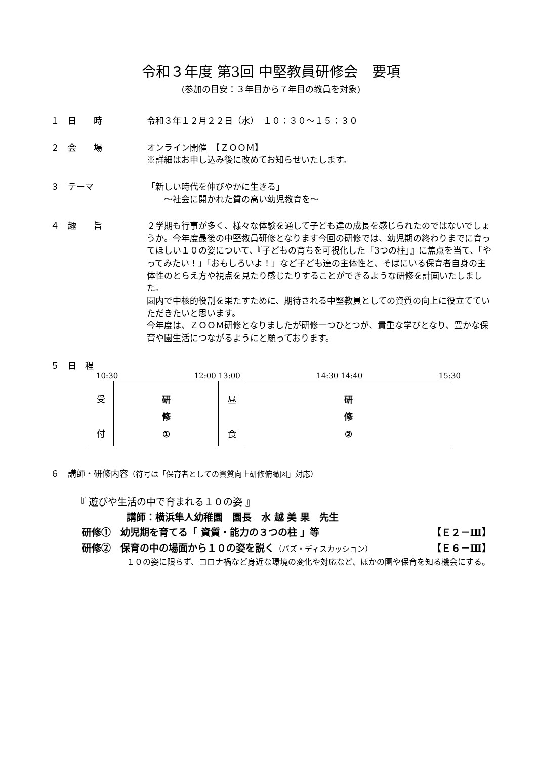令和３年度 第3回 中堅教員研修会　要項
(参加の目安：３年目から７年目の教員を対象)
１　日　　時 令和３年１２月２２日（水）　１０：３０～１５：３０
２　会　　場 オンライン開催　【ＺＯＯＭ】
※詳細はお申し込み後に改めてお知らせいたします。
３　テーマ 「新しい時代を伸びやかに生きる」
　　～社会に開かれた質の高い幼児教育を～
４　趣　　旨 ２学期も行事が多く、様々な体験を通して子ども達の成長を感じられたのではないでしょうか。今年度最後の中堅教員研修となります今回の研修では、幼児期の終わりまでに育ってほしい１０の姿について、『子どもの育ちを可視化した「3つの柱」』に焦点を当て、「やってみたい！」「おもしろいよ！」など子ども達の主体性と、そばにいる保育者自身の主体性のとらえ方や視点を見たり感じたりすることができるような研修を計画いたしました。
園内で中核的役割を果たすために、期待される中堅教員としての資質の向上に役立てていただきたいと思います。
今年度は、ＺＯＯＭ研修となりましたが研修一つひとつが、貴重な学びとなり、豊かな保育や園生活につながるようにと願っております。
５　日　程
10:30 12:00 13:00 14:30 14:40 15:30
| 受 付 | 研 修 ① | 昼 食 | 研 修 ② |
６　講師・研修内容（符号は「保育者としての資質向上研修俯瞰図」対応）
『 遊びや生活の中で育まれる１０の姿 』
講師：横浜隼人幼稚園　園長　水 越 美 果　先生
研修①　幼児期を育てる「 資質・能力の３つの柱 」等 【Ｅ２－Ⅲ】
研修②　保育の中の場面から１０の姿を説く（バズ・ディスカッション） 【Ｅ６－Ⅲ】
１０の姿に限らず、コロナ禍など身近な環境の変化や対応など、ほかの園や保育を知る機会にする。